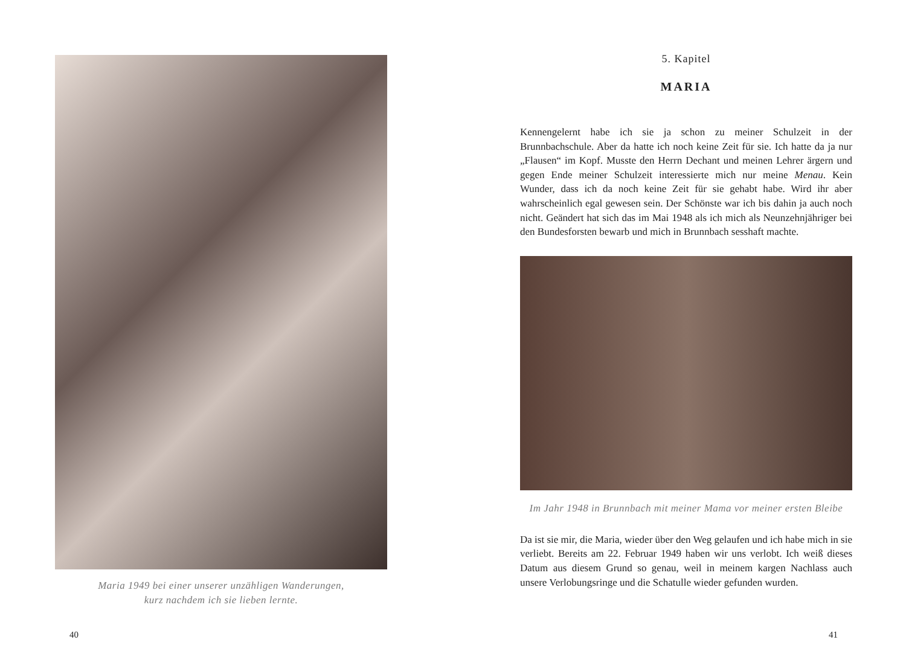Maria 1949 bei einer unserer unzähligen Wanderungen,
kurz nachdem ich sie lieben lernte.
40
5. Kapitel
MARIA
Kennengelernt habe ich sie ja schon zu meiner Schulzeit in der Brunnbachschule. Aber da hatte ich noch keine Zeit für sie. Ich hatte da ja nur „Flausen“ im Kopf. Musste den Herrn Dechant und meinen Lehrer ärgern und gegen Ende meiner Schulzeit interessierte mich nur meine Menau. Kein Wunder, dass ich da noch keine Zeit für sie gehabt habe. Wird ihr aber wahrscheinlich egal gewesen sein. Der Schönste war ich bis dahin ja auch noch nicht. Geändert hat sich das im Mai 1948 als ich mich als Neunzehnjähriger bei den Bundesforsten bewarb und mich in Brunnbach sesshaft machte.
Im Jahr 1948 in Brunnbach mit meiner Mama vor meiner ersten Bleibe
Da ist sie mir, die Maria, wieder über den Weg gelaufen und ich habe mich in sie verliebt. Bereits am 22. Februar 1949 haben wir uns verlobt. Ich weiß dieses Datum aus diesem Grund so genau, weil in meinem kargen Nachlass auch unsere Verlobungsringe und die Schatulle wieder gefunden wurden.
41